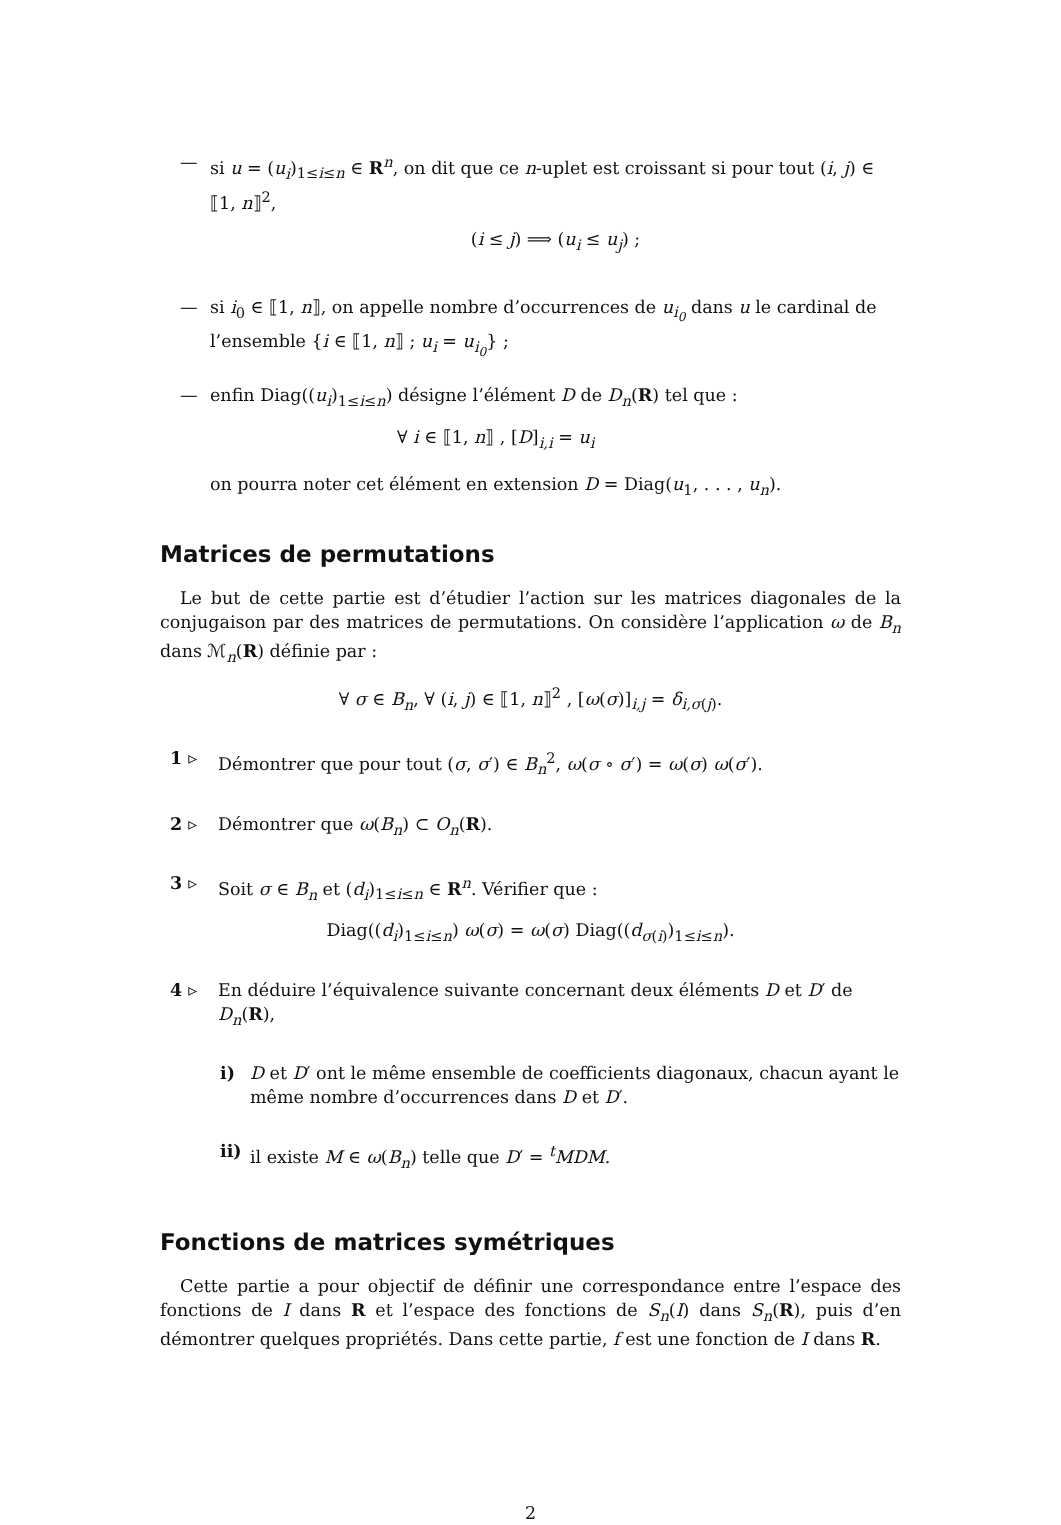— si u = (u<sub>i</sub>)<sub>1≤i≤n</sub> ∈ R<sup>n</sup>, on dit que ce n-uplet est croissant si pour tout (i, j) ∈ ⟦1, n⟧<sup>2</sup>,
(i ≤ j) ⟹ (u<sub>i</sub> ≤ u<sub>j</sub>) ;
— si i<sub>0</sub> ∈ ⟦1, n⟧, on appelle nombre d’occurrences de u<sub>i<sub>0</sub></sub> dans u le cardinal de l’ensemble {i ∈ ⟦1, n⟧ ; u<sub>i</sub> = u<sub>i<sub>0</sub></sub>} ;
— enfin Diag((u<sub>i</sub>)<sub>1≤i≤n</sub>) désigne l’élément D de D<sub>n</sub>(R) tel que :
∀ i ∈ ⟦1, n⟧ , [D]<sub>i,i</sub> = u<sub>i</sub>
on pourra noter cet élément en extension D = Diag(u<sub>1</sub>, . . . , u<sub>n</sub>).
Matrices de permutations
Le but de cette partie est d’étudier l’action sur les matrices diagonales de la conjugaison par des matrices de permutations. On considère l’application ω de B<sub>n</sub> dans ℳ<sub>n</sub>(R) définie par :
∀ σ ∈ B<sub>n</sub>, ∀ (i, j) ∈ ⟦1, n⟧<sup>2</sup> , [ω(σ)]<sub>i,j</sub> = δ<sub>i,σ(j)</sub>.
1 ▹ Démontrer que pour tout (σ, σ′) ∈ B<sub>n</sub><sup>2</sup>, ω(σ ∘ σ′) = ω(σ) ω(σ′).
2 ▹ Démontrer que ω(B<sub>n</sub>) ⊂ O<sub>n</sub>(R).
3 ▹ Soit σ ∈ B<sub>n</sub> et (d<sub>i</sub>)<sub>1≤i≤n</sub> ∈ R<sup>n</sup>. Vérifier que :
Diag((d<sub>i</sub>)<sub>1≤i≤n</sub>) ω(σ) = ω(σ) Diag((d<sub>σ(i)</sub>)<sub>1≤i≤n</sub>).
4 ▹ En déduire l’équivalence suivante concernant deux éléments D et D′ de D<sub>n</sub>(R),
i) D et D′ ont le même ensemble de coefficients diagonaux, chacun ayant le même nombre d’occurrences dans D et D′.
ii)
il existe M ∈ ω(B<sub>n</sub>) telle que D′ = <sup>t</sup>MDM.
Fonctions de matrices symétriques
Cette partie a pour objectif de définir une correspondance entre l’espace des fonctions de I dans R et l’espace des fonctions de S<sub>n</sub>(I) dans S<sub>n</sub>(R), puis d’en démontrer quelques propriétés. Dans cette partie, f est une fonction de I dans R.
2